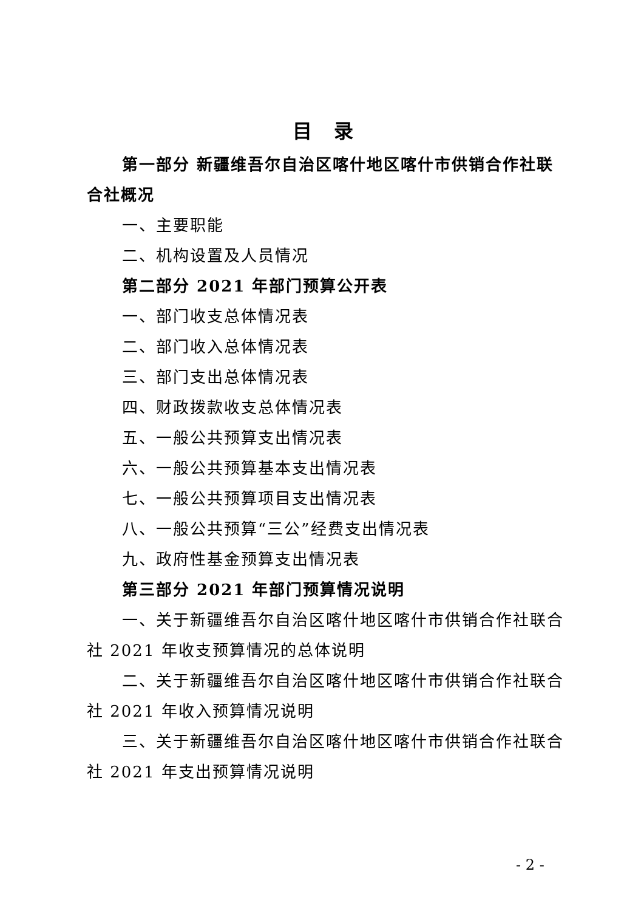目 录
第一部分 新疆维吾尔自治区喀什地区喀什市供销合作社联合社概况
一、主要职能
二、机构设置及人员情况
第二部分 2021 年部门预算公开表
一、部门收支总体情况表
二、部门收入总体情况表
三、部门支出总体情况表
四、财政拨款收支总体情况表
五、一般公共预算支出情况表
六、一般公共预算基本支出情况表
七、一般公共预算项目支出情况表
八、一般公共预算“三公”经费支出情况表
九、政府性基金预算支出情况表
第三部分 2021 年部门预算情况说明
一、关于新疆维吾尔自治区喀什地区喀什市供销合作社联合社 2021 年收支预算情况的总体说明
二、关于新疆维吾尔自治区喀什地区喀什市供销合作社联合社 2021 年收入预算情况说明
三、关于新疆维吾尔自治区喀什地区喀什市供销合作社联合社 2021 年支出预算情况说明
- 2 -